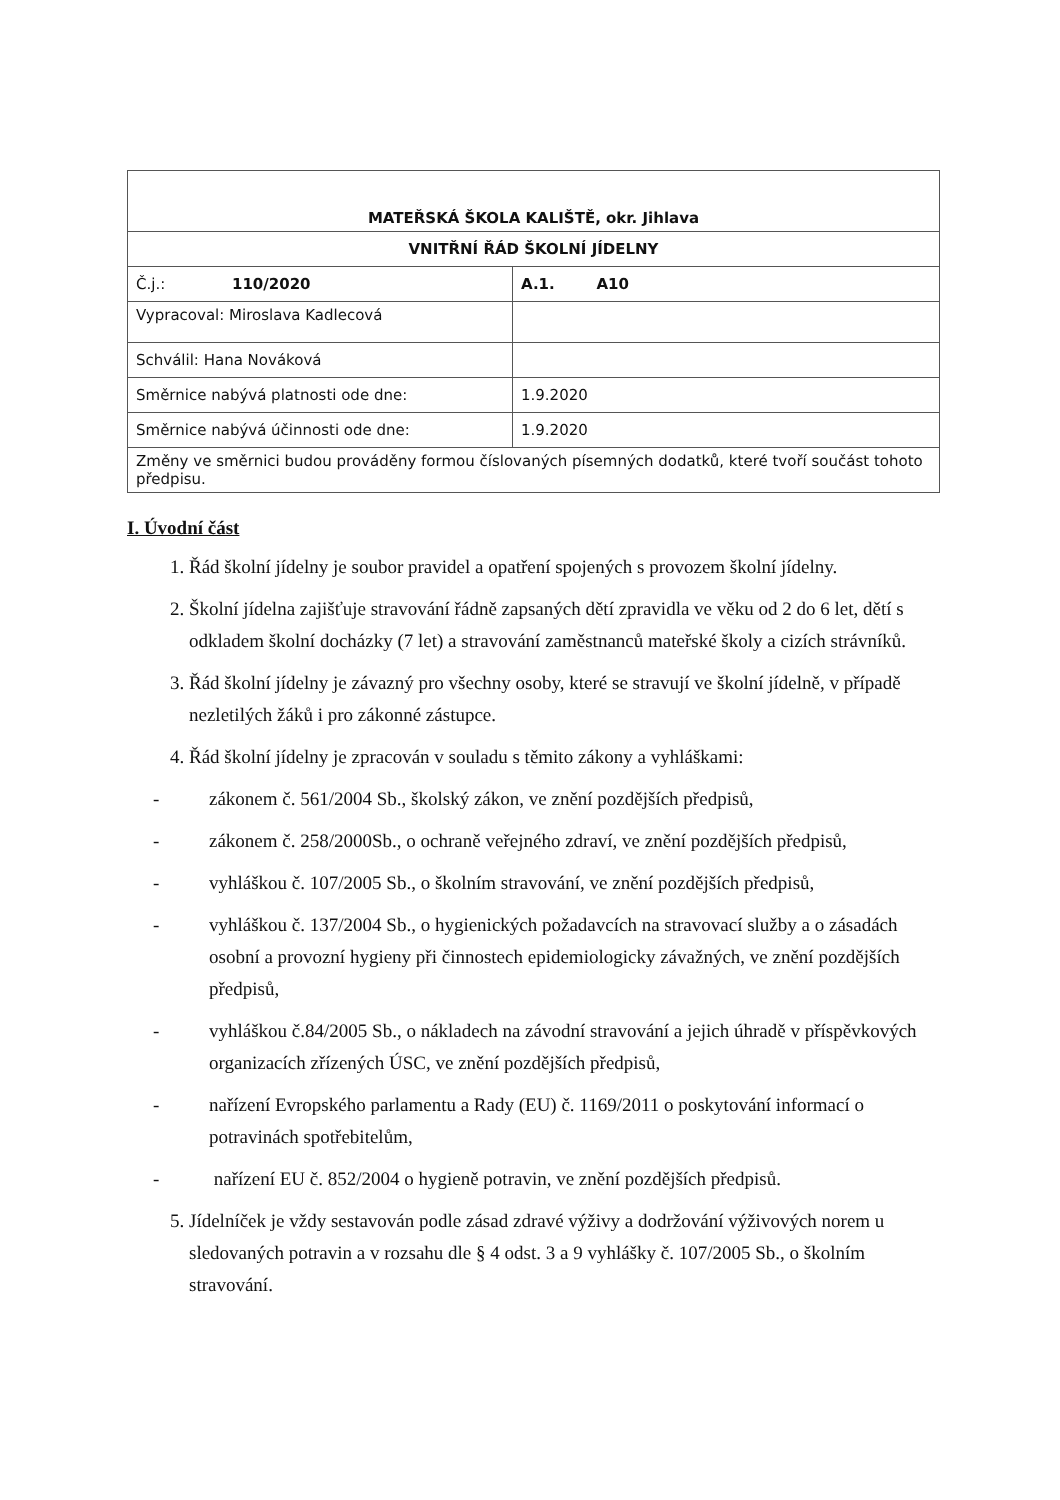| MATEŘSKÁ ŠKOLA KALIŠTĚ, okr. Jihlava | |
| VNITŘNÍ ŘÁD ŠKOLNÍ JÍDELNY | |
| Č.j.: 110/2020 | A.1. A10 |
| Vypracoval: Miroslava Kadlecová | |
| Schválil: Hana Nováková | |
| Směrnice nabývá platnosti ode dne: | 1.9.2020 |
| Směrnice nabývá účinnosti ode dne: | 1.9.2020 |
| Změny ve směrnici budou prováděny formou číslovaných písemných dodatků, které tvoří součást tohoto předpisu. | |
I. Úvodní část
1. Řád školní jídelny je soubor pravidel a opatření spojených s provozem školní jídelny.
2. Školní jídelna zajišťuje stravování řádně zapsaných dětí zpravidla ve věku od 2 do 6 let, dětí s odkladem školní docházky (7 let) a stravování zaměstnanců mateřské školy a cizích strávníků.
3. Řád školní jídelny je závazný pro všechny osoby, které se stravují ve školní jídelně, v případě nezletilých žáků i pro zákonné zástupce.
4. Řád školní jídelny je zpracován v souladu s těmito zákony a vyhláškami:
- zákonem č. 561/2004 Sb., školský zákon, ve znění pozdějších předpisů,
- zákonem č. 258/2000Sb., o ochraně veřejného zdraví, ve znění pozdějších předpisů,
- vyhláškou č. 107/2005 Sb., o školním stravování, ve znění pozdějších předpisů,
- vyhláškou č. 137/2004 Sb., o hygienických požadavcích na stravovací služby a o zásadách osobní a provozní hygieny při činnostech epidemiologicky závažných, ve znění pozdějších předpisů,
- vyhláškou č.84/2005 Sb., o nákladech na závodní stravování a jejich úhradě v příspěvkových organizacích zřízených ÚSC, ve znění pozdějších předpisů,
- nařízení Evropského parlamentu a Rady (EU) č. 1169/2011 o poskytování informací o potravinách spotřebitelům,
- nařízení EU č. 852/2004 o hygieně potravin, ve znění pozdějších předpisů.
5. Jídelníček je vždy sestavován podle zásad zdravé výživy a dodržování výživových norem u sledovaných potravin a v rozsahu dle § 4 odst. 3 a 9 vyhlášky č. 107/2005 Sb., o školním stravování.